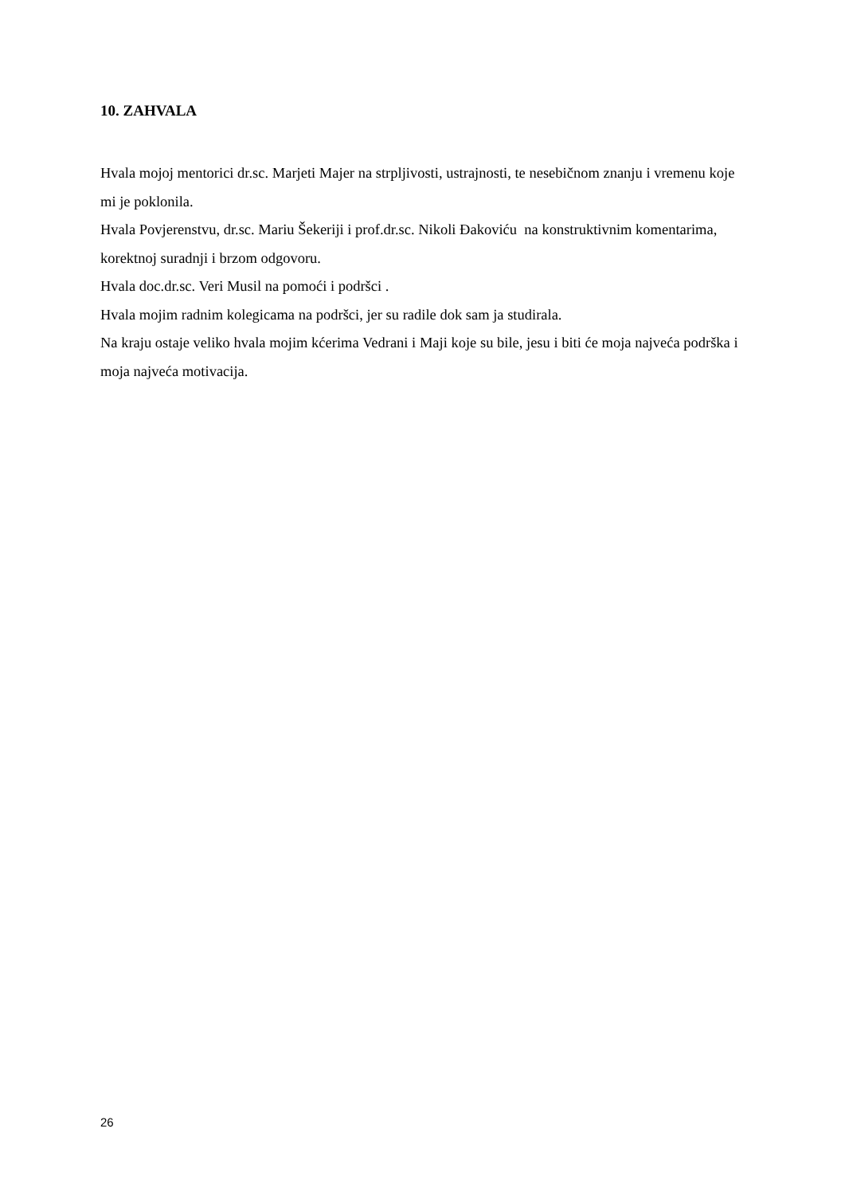10. ZAHVALA
Hvala mojoj mentorici dr.sc. Marjeti Majer na strpljivosti, ustrajnosti, te nesebičnom znanju i vremenu koje mi je poklonila.
Hvala Povjerenstvu, dr.sc. Mariu Šekeriji i prof.dr.sc. Nikoli Đakoviću na konstruktivnim komentarima, korektnoj suradnji i brzom odgovoru.
Hvala doc.dr.sc. Veri Musil na pomoći i podršci .
Hvala mojim radnim kolegicama na podršci, jer su radile dok sam ja studirala.
Na kraju ostaje veliko hvala mojim kćerima Vedrani i Maji koje su bile, jesu i biti će moja najveća podrška i moja najveća motivacija.
26